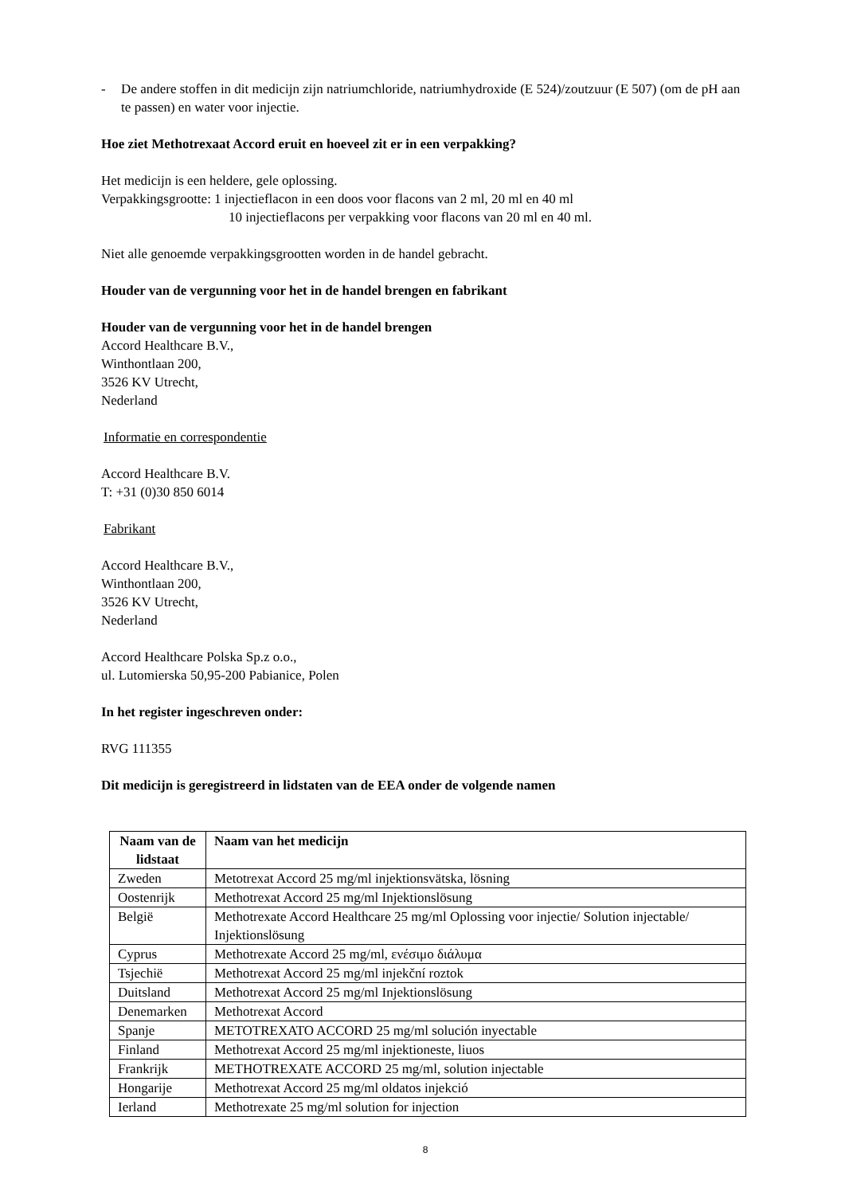- De andere stoffen in dit medicijn zijn natriumchloride, natriumhydroxide (E 524)/zoutzuur (E 507) (om de pH aan te passen) en water voor injectie.
Hoe ziet Methotrexaat Accord eruit en hoeveel zit er in een verpakking?
Het medicijn is een heldere, gele oplossing.
Verpakkingsgrootte: 1 injectieflacon in een doos voor flacons van 2 ml, 20 ml en 40 ml
10 injectieflacons per verpakking voor flacons van 20 ml en 40 ml.
Niet alle genoemde verpakkingsgrootten worden in de handel gebracht.
Houder van de vergunning voor het in de handel brengen en fabrikant
Houder van de vergunning voor het in de handel brengen
Accord Healthcare B.V.,
Winthontlaan 200,
3526 KV Utrecht,
Nederland
Informatie en correspondentie
Accord Healthcare B.V.
T: +31 (0)30 850 6014
Fabrikant
Accord Healthcare B.V.,
Winthontlaan 200,
3526 KV Utrecht,
Nederland
Accord Healthcare Polska Sp.z o.o.,
ul. Lutomierska 50,95-200 Pabianice, Polen
In het register ingeschreven onder:
RVG 111355
Dit medicijn is geregistreerd in lidstaten van de EEA onder de volgende namen
| Naam van de lidstaat | Naam van het medicijn |
| --- | --- |
| Zweden | Metotrexat Accord 25 mg/ml injektionsvätska, lösning |
| Oostenrijk | Methotrexat Accord 25 mg/ml Injektionslösung |
| België | Methotrexate Accord Healthcare 25 mg/ml Oplossing voor injectie/ Solution injectable/ Injektionslösung |
| Cyprus | Methotrexate Accord 25 mg/ml, ενέσιμο διάλυμα |
| Tsjechië | Methotrexat Accord 25 mg/ml injekční roztok |
| Duitsland | Methotrexat Accord 25 mg/ml Injektionslösung |
| Denemarken | Methotrexat Accord |
| Spanje | METOTREXATO ACCORD 25 mg/ml solución inyectable |
| Finland | Methotrexat Accord 25 mg/ml injektioneste, liuos |
| Frankrijk | METHOTREXATE ACCORD 25 mg/ml, solution injectable |
| Hongarije | Methotrexat Accord 25 mg/ml oldatos injekció |
| Ierland | Methotrexate 25 mg/ml solution for injection |
8